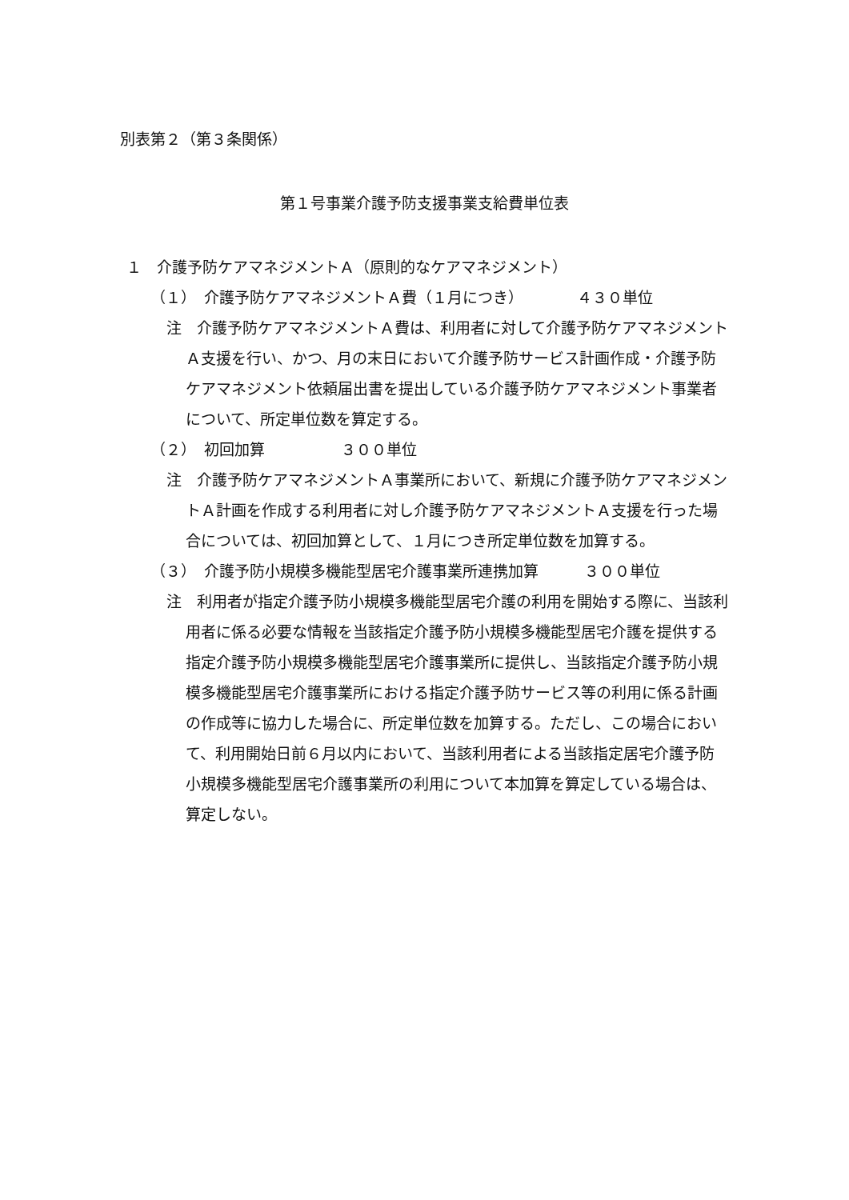別表第２（第３条関係）
第１号事業介護予防支援事業支給費単位表
１　介護予防ケアマネジメントＡ（原則的なケアマネジメント）
（１）　介護予防ケアマネジメントＡ費（１月につき）　　　　４３０単位
注　介護予防ケアマネジメントＡ費は、利用者に対して介護予防ケアマネジメントＡ支援を行い、かつ、月の末日において介護予防サービス計画作成・介護予防ケアマネジメント依頼届出書を提出している介護予防ケアマネジメント事業者について、所定単位数を算定する。
（２）　初回加算　　　　　３００単位
注　介護予防ケアマネジメントＡ事業所において、新規に介護予防ケアマネジメントＡ計画を作成する利用者に対し介護予防ケアマネジメントＡ支援を行った場合については、初回加算として、１月につき所定単位数を加算する。
（３）　介護予防小規模多機能型居宅介護事業所連携加算　　　３００単位
注　利用者が指定介護予防小規模多機能型居宅介護の利用を開始する際に、当該利用者に係る必要な情報を当該指定介護予防小規模多機能型居宅介護を提供する指定介護予防小規模多機能型居宅介護事業所に提供し、当該指定介護予防小規模多機能型居宅介護事業所における指定介護予防サービス等の利用に係る計画の作成等に協力した場合に、所定単位数を加算する。ただし、この場合において、利用開始日前６月以内において、当該利用者による当該指定居宅介護予防小規模多機能型居宅介護事業所の利用について本加算を算定している場合は、算定しない。